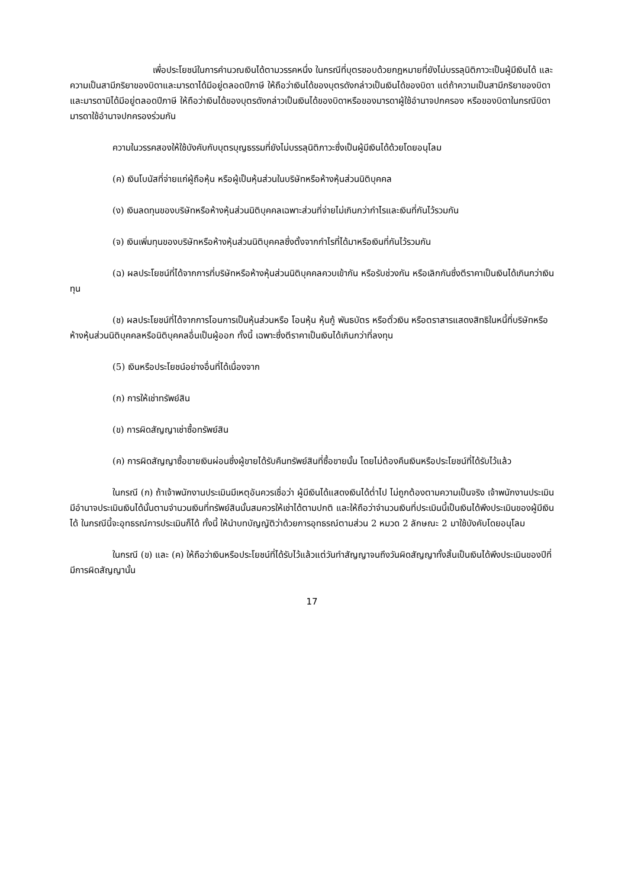เพื่อประโยชน์ในการคำนวณเงินได้ตามวรรคหนึ่ง ในกรณีที่บุตรชอบด้วยกฎหมายที่ยังไม่บรรลุนิติภาวะเป็นผู้มีเงินได้ และความเป็นสามีภริยาของบิดาและมารดาได้มีอยู่ตลอดปีภาษี ให้ถือว่าเงินได้ของบุตรดังกล่าวเป็นเงินได้ของบิดา แต่ถ้าความเป็นสามีภริยาของบิดาและมารดามิได้มีอยู่ตลอดปีภาษี ให้ถือว่าเงินได้ของบุตรดังกล่าวเป็นเงินได้ของบิดาหรือของมารดาผู้ใช้อำนาจปกครอง หรือของบิดาในกรณีบิดามารดาใช้อำนาจปกครองร่วมกัน
ความในวรรคสองให้ใช้บังคับกับบุตรบุญธรรมที่ยังไม่บรรลุนิติภาวะซึ่งเป็นผู้มีเงินได้ด้วยโดยอนุโลม
(ค) เงินโบนัสที่จ่ายแก่ผู้ถือหุ้น หรือผู้เป็นหุ้นส่วนในบริษัทหรือห้างหุ้นส่วนนิติบุคคล
(ง) เงินลดทุนของบริษัทหรือห้างหุ้นส่วนนิติบุคคลเฉพาะส่วนที่จ่ายไม่เกินกว่ากำไรและเงินที่กันไว้รวมกัน
(จ) เงินเพิ่มทุนของบริษัทหรือห้างหุ้นส่วนนิติบุคคลซึ่งตั้งจากกำไรที่ได้มาหรือเงินที่กันไว้รวมกัน
(ฉ) ผลประโยชน์ที่ได้จากการที่บริษัทหรือห้างหุ้นส่วนนิติบุคคลควบเข้ากัน หรือรับช่วงกัน หรือเลิกกันซึ่งตีราคาเป็นเงินได้เกินกว่าเงินทุน
(ช) ผลประโยชน์ที่ได้จากการโอนการเป็นหุ้นส่วนหรือ โอนหุ้น หุ้นกู้ พันธบัตร หรือตั๋วเงิน หรือตราสารแสดงสิทธิในหนี้ที่บริษัทหรือห้างหุ้นส่วนนิติบุคคลหรือนิติบุคคลอื่นเป็นผู้ออก ทั้งนี้ เฉพาะซึ่งตีราคาเป็นเงินได้เกินกว่าที่ลงทุน
(5) เงินหรือประโยชน์อย่างอื่นที่ได้เนื่องจาก
(ก) การให้เช่าทรัพย์สิน
(ข) การผิดสัญญาเช่าซื้อทรัพย์สิน
(ค) การผิดสัญญาซื้อขายเงินผ่อนซึ่งผู้ขายได้รับคืนทรัพย์สินที่ซื้อขายนั้น โดยไม่ต้องคืนเงินหรือประโยชน์ที่ได้รับไว้แล้ว
ในกรณี (ก) ถ้าเจ้าพนักงานประเมินมีเหตุอันควรเชื่อว่า ผู้มีเงินได้แสดงเงินได้ต่ำไป ไม่ถูกต้องตามความเป็นจริง เจ้าพนักงานประเมินมีอำนาจประเมินเงินได้นั้นตามจำนวนเงินที่ทรัพย์สินนั้นสมควรให้เช่าได้ตามปกติ และให้ถือว่าจำนวนเงินที่ประเมินนี้เป็นเงินได้พึงประเมินของผู้มีเงินได้ ในกรณีนี้จะอุทธรณ์การประเมินก็ได้ ทั้งนี้ ให้นำบทบัญญัติว่าด้วยการอุทธรณ์ตามส่วน 2 หมวด 2 ลักษณะ 2 มาใช้บังคับโดยอนุโลม
ในกรณี (ข) และ (ค) ให้ถือว่าเงินหรือประโยชน์ที่ได้รับไว้แล้วแต่วันทำสัญญาจนถึงวันผิดสัญญาทั้งสิ้นเป็นเงินได้พึงประเมินของปีที่มีการผิดสัญญานั้น
17